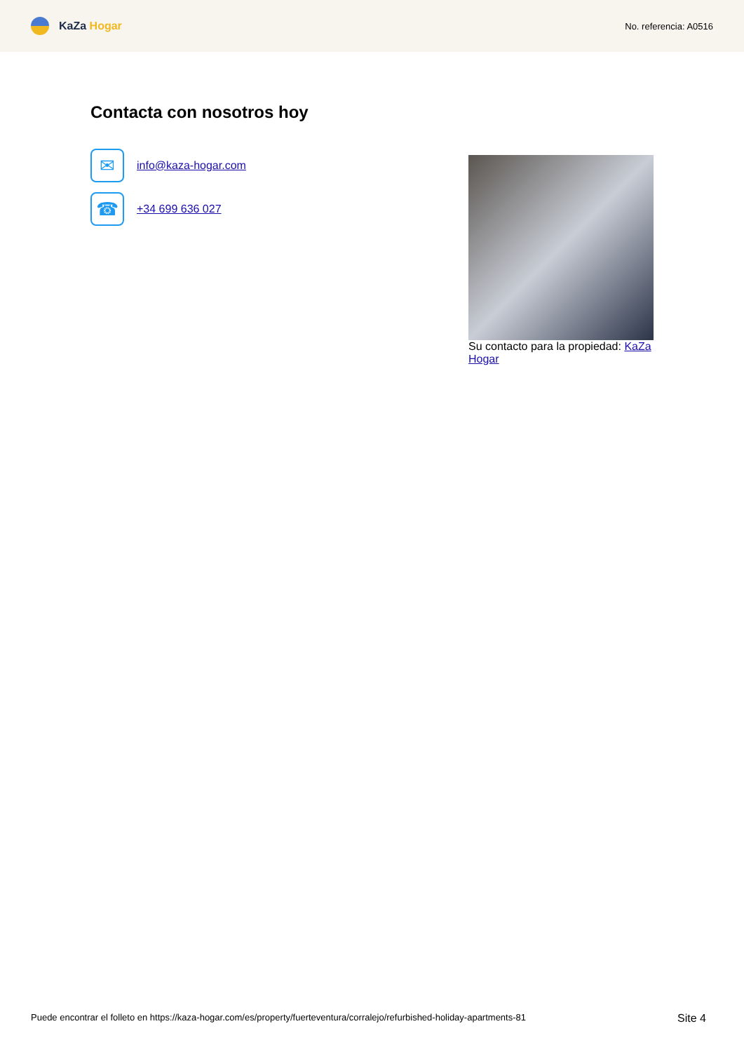KaZa Hogar
No. referencia: A0516
Contacta con nosotros hoy
✉
info@kaza-hogar.com
☎
+34 699 636 027
Su contacto para la propiedad: KaZa Hogar
Puede encontrar el folleto en https://kaza-hogar.com/es/property/fuerteventura/corralejo/refurbished-holiday-apartments-81
Site 4